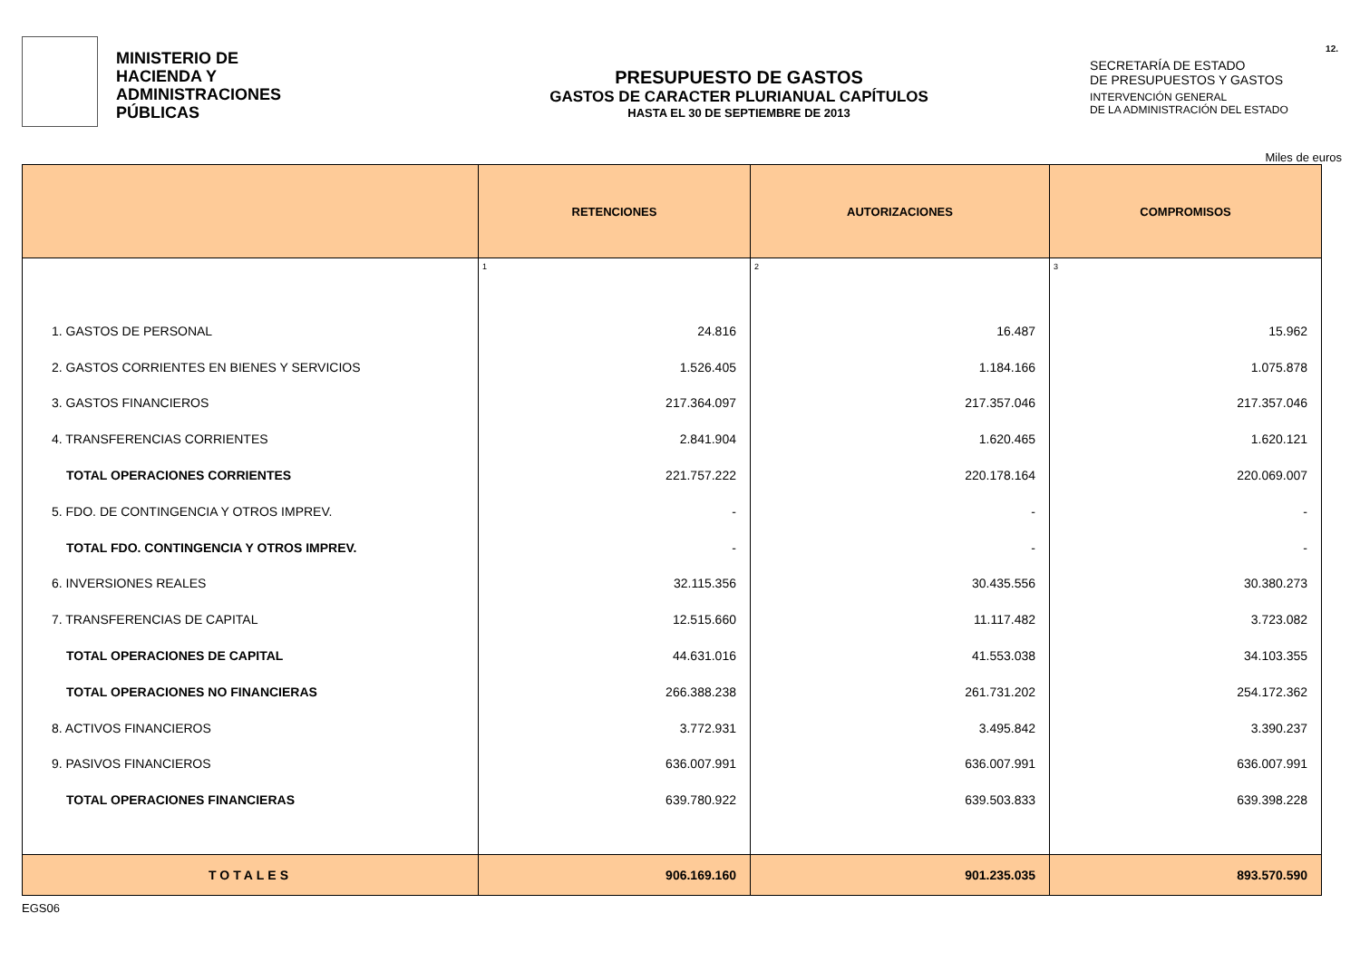MINISTERIO DE
HACIENDA Y
ADMINISTRACIONES
PÚBLICAS
PRESUPUESTO DE GASTOS
GASTOS DE CARACTER PLURIANUAL CAPÍTULOS
HASTA EL 30 DE SEPTIEMBRE DE 2013
SECRETARÍA DE ESTADO
DE PRESUPUESTOS Y GASTOS
INTERVENCIÓN GENERAL
DE LA ADMINISTRACIÓN DEL ESTADO
12.
Miles de euros
| | RETENCIONES | AUTORIZACIONES | COMPROMISOS |
| --- | --- | --- | --- |
| | 1 | 2 | 3 |
| 1. GASTOS DE PERSONAL | 24.816 | 16.487 | 15.962 |
| 2. GASTOS CORRIENTES EN BIENES Y SERVICIOS | 1.526.405 | 1.184.166 | 1.075.878 |
| 3. GASTOS FINANCIEROS | 217.364.097 | 217.357.046 | 217.357.046 |
| 4. TRANSFERENCIAS CORRIENTES | 2.841.904 | 1.620.465 | 1.620.121 |
| TOTAL OPERACIONES CORRIENTES | 221.757.222 | 220.178.164 | 220.069.007 |
| 5. FDO. DE CONTINGENCIA Y OTROS IMPREV. | - | - | - |
| TOTAL FDO. CONTINGENCIA Y OTROS IMPREV. | - | - | - |
| 6. INVERSIONES REALES | 32.115.356 | 30.435.556 | 30.380.273 |
| 7. TRANSFERENCIAS DE CAPITAL | 12.515.660 | 11.117.482 | 3.723.082 |
| TOTAL OPERACIONES DE CAPITAL | 44.631.016 | 41.553.038 | 34.103.355 |
| TOTAL OPERACIONES NO FINANCIERAS | 266.388.238 | 261.731.202 | 254.172.362 |
| 8. ACTIVOS FINANCIEROS | 3.772.931 | 3.495.842 | 3.390.237 |
| 9. PASIVOS FINANCIEROS | 636.007.991 | 636.007.991 | 636.007.991 |
| TOTAL OPERACIONES FINANCIERAS | 639.780.922 | 639.503.833 | 639.398.228 |
| TOTALES | 906.169.160 | 901.235.035 | 893.570.590 |
EGS06